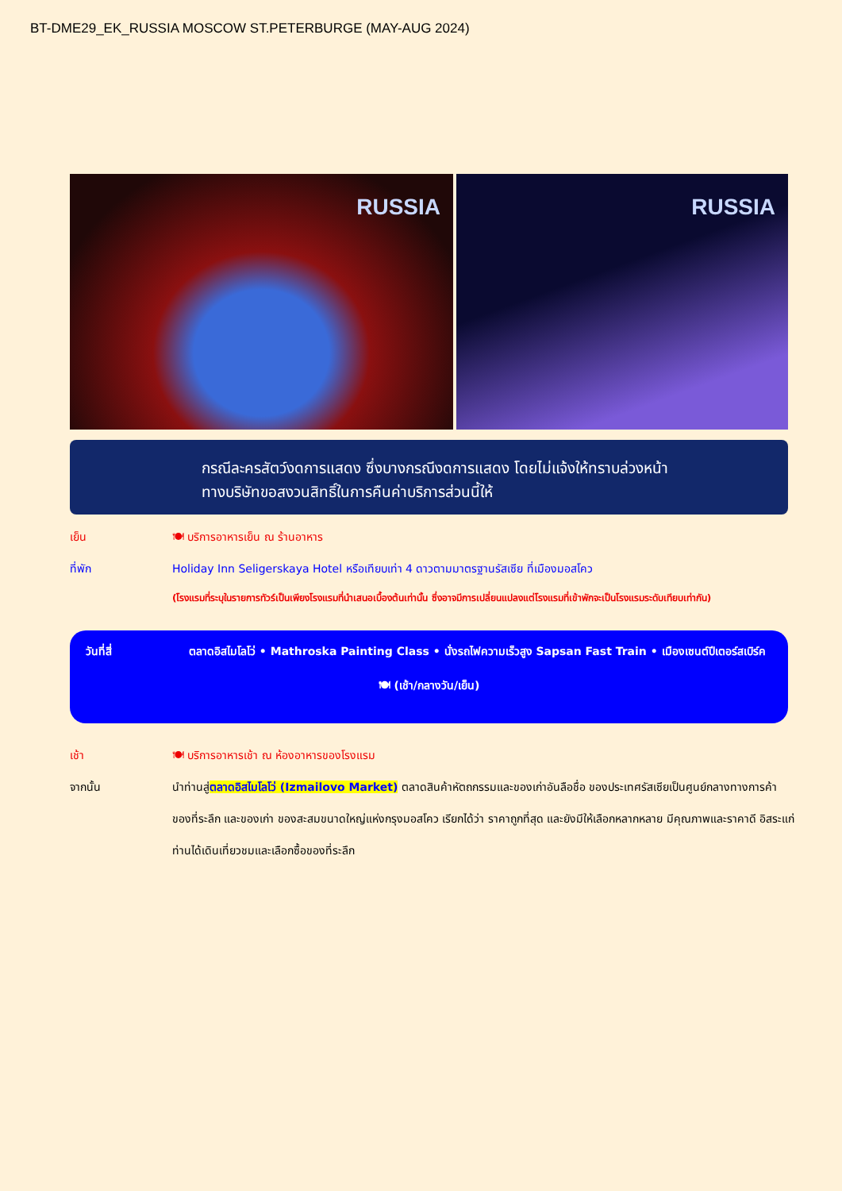BT-DME29_EK_RUSSIA MOSCOW ST.PETERBURGE (MAY-AUG 2024)
RUSSIA
RUSSIA
กรณีละครสัตว์งดการแสดง ซึ่งบางกรณีงดการแสดง โดยไม่แจ้งให้ทราบล่วงหน้า
ทางบริษัทขอสงวนสิทธิ์ในการคืนค่าบริการส่วนนี้ให้
เย็น 🍽 บริการอาหารเย็น ณ ร้านอาหาร
ที่พัก Holiday Inn Seligerskaya Hotel หรือเทียบเท่า 4 ดาวตามมาตรฐานรัสเซีย ที่เมืองมอสโคว
(โรงแรมที่ระบุในรายการทัวร์เป็นเพียงโรงแรมที่นำเสนอเบื้องต้นเท่านั้น ซึ่งอาจมีการเปลี่ยนแปลงแต่โรงแรมที่เข้าพักจะเป็นโรงแรมระดับเทียบเท่ากัน)
วันที่สี่ ตลาดอิสไมโลโว่ • Mathroska Painting Class • นั่งรถไฟความเร็วสูง Sapsan Fast Train • เมืองเซนต์ปีเตอร์สเบิร์ค
🍽 (เช้า/กลางวัน/เย็น)
เช้า 🍽 บริการอาหารเช้า ณ ห้องอาหารของโรงแรม
จากนั้น นำท่านสู่ตลาดอิสไมโลโว่ (Izmailovo Market) ตลาดสินค้าหัตถกรรมและของเก่าอันลือชื่อ ของประเทศรัสเซียเป็นศูนย์กลางทางการค้าของที่ระลึก และของเก่า ของสะสมขนาดใหญ่แห่งกรุงมอสโคว เรียกได้ว่า ราคาถูกที่สุด และยังมีให้เลือกหลากหลาย มีคุณภาพและราคาดี อิสระแก่ท่านได้เดินเที่ยวชมและเลือกซื้อของที่ระลึก